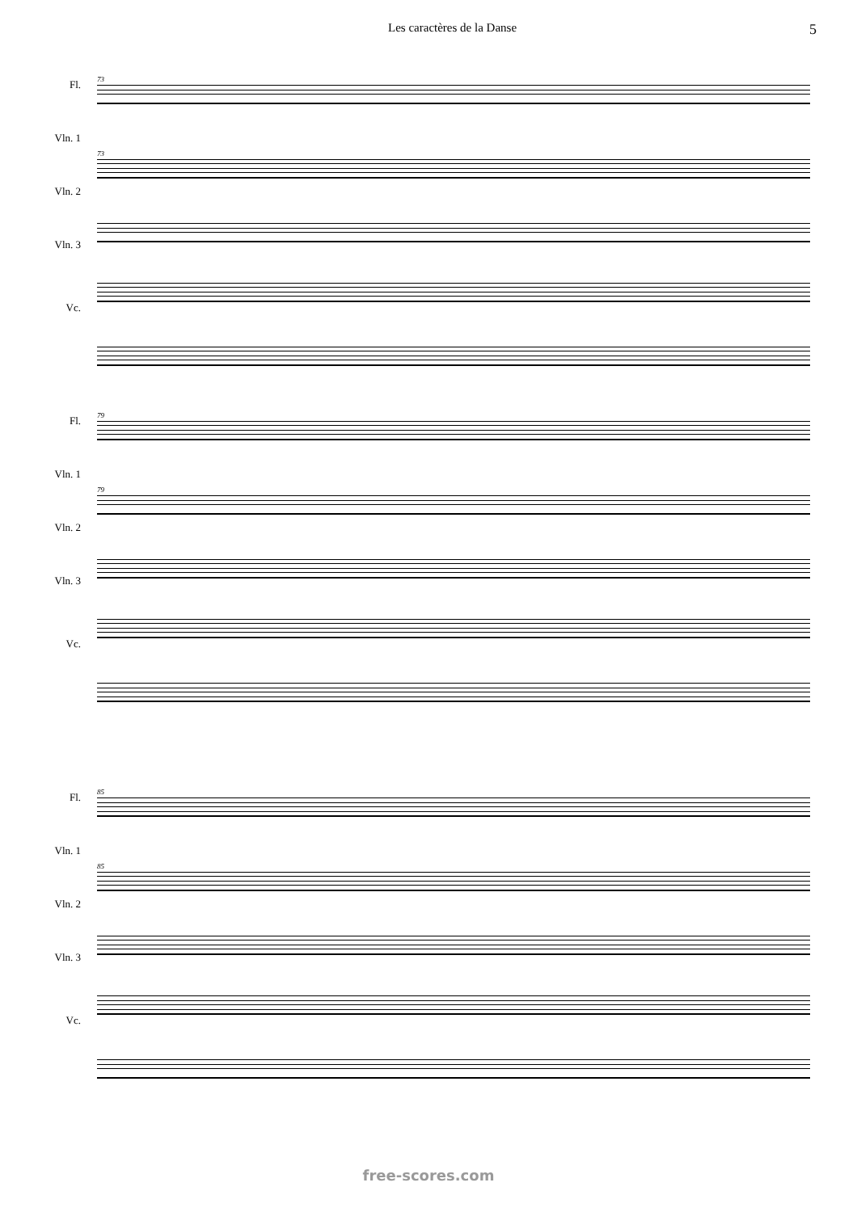Les caractères de la Danse 5
Fl.
Vln. 1
Vln. 2
Vln. 3
Vc.
73
73
Fl.
Vln. 1
Vln. 2
Vln. 3
Vc.
79
79
Fl.
Vln. 1
Vln. 2
Vln. 3
Vc.
85
85
free-scores.com